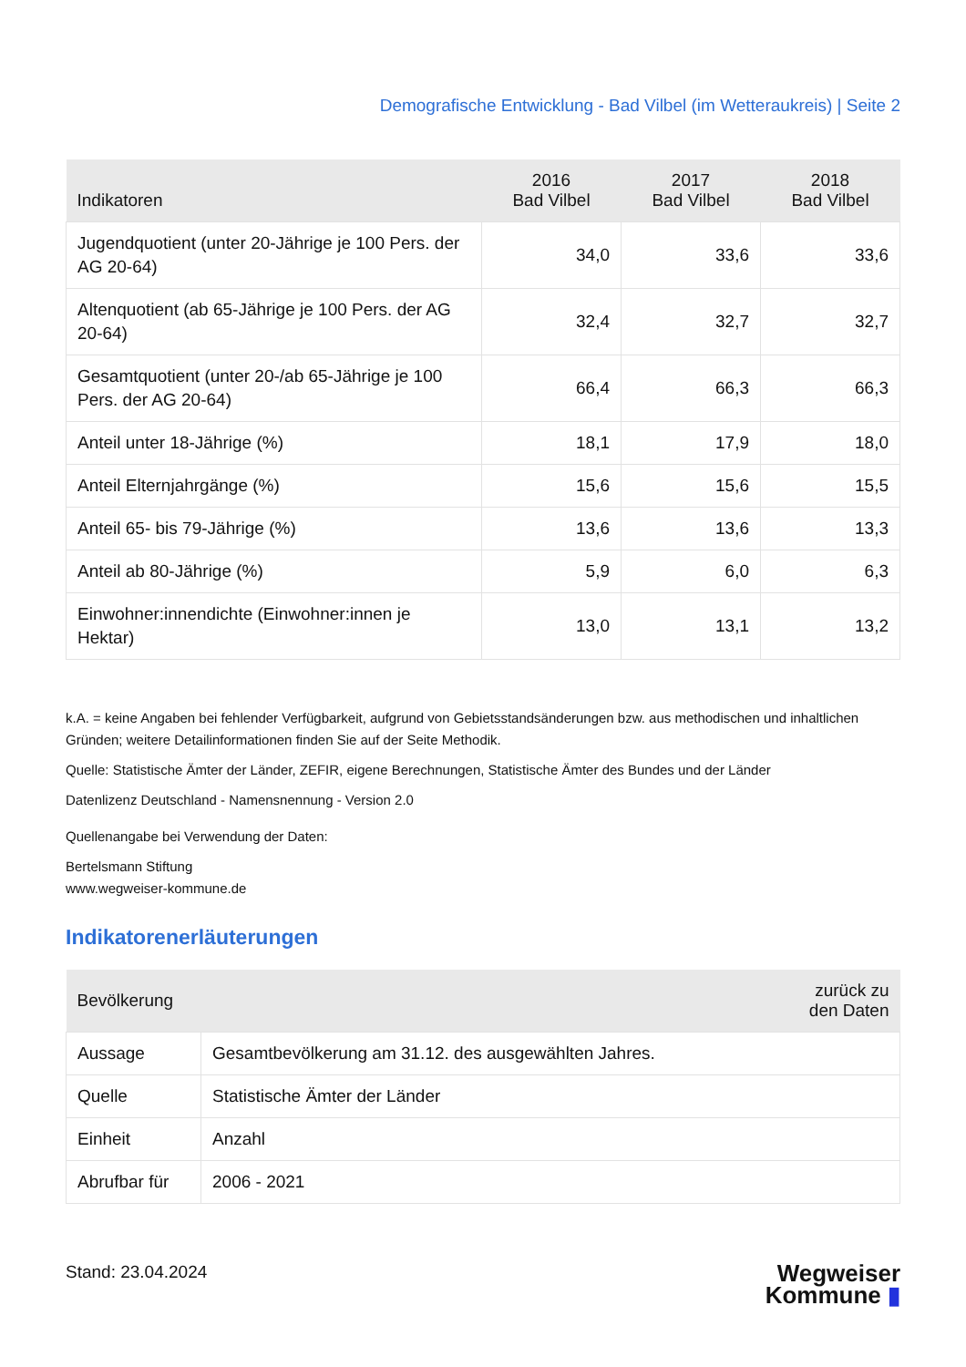Demografische Entwicklung - Bad Vilbel (im Wetteraukreis) | Seite 2
| Indikatoren | 2016 Bad Vilbel | 2017 Bad Vilbel | 2018 Bad Vilbel |
| --- | --- | --- | --- |
| Jugendquotient (unter 20-Jährige je 100 Pers. der AG 20-64) | 34,0 | 33,6 | 33,6 |
| Altenquotient (ab 65-Jährige je 100 Pers. der AG 20-64) | 32,4 | 32,7 | 32,7 |
| Gesamtquotient (unter 20-/ab 65-Jährige je 100 Pers. der AG 20-64) | 66,4 | 66,3 | 66,3 |
| Anteil unter 18-Jährige (%) | 18,1 | 17,9 | 18,0 |
| Anteil Elternjahrgänge (%) | 15,6 | 15,6 | 15,5 |
| Anteil 65- bis 79-Jährige (%) | 13,6 | 13,6 | 13,3 |
| Anteil ab 80-Jährige (%) | 5,9 | 6,0 | 6,3 |
| Einwohner:innendichte (Einwohner:innen je Hektar) | 13,0 | 13,1 | 13,2 |
k.A. = keine Angaben bei fehlender Verfügbarkeit, aufgrund von Gebietsstandsänderungen bzw. aus methodischen und inhaltlichen Gründen; weitere Detailinformationen finden Sie auf der Seite Methodik.
Quelle: Statistische Ämter der Länder, ZEFIR, eigene Berechnungen, Statistische Ämter des Bundes und der Länder
Datenlizenz Deutschland - Namensnennung - Version 2.0
Quellenangabe bei Verwendung der Daten:
Bertelsmann Stiftung
www.wegweiser-kommune.de
Indikatorenerläuterungen
| Bevölkerung | zurück zu den Daten |
| --- | --- |
| Aussage | Gesamtbevölkerung am 31.12. des ausgewählten Jahres. |
| Quelle | Statistische Ämter der Länder |
| Einheit | Anzahl |
| Abrufbar für | 2006 - 2021 |
Stand: 23.04.2024
Wegweiser
Kommune ▮